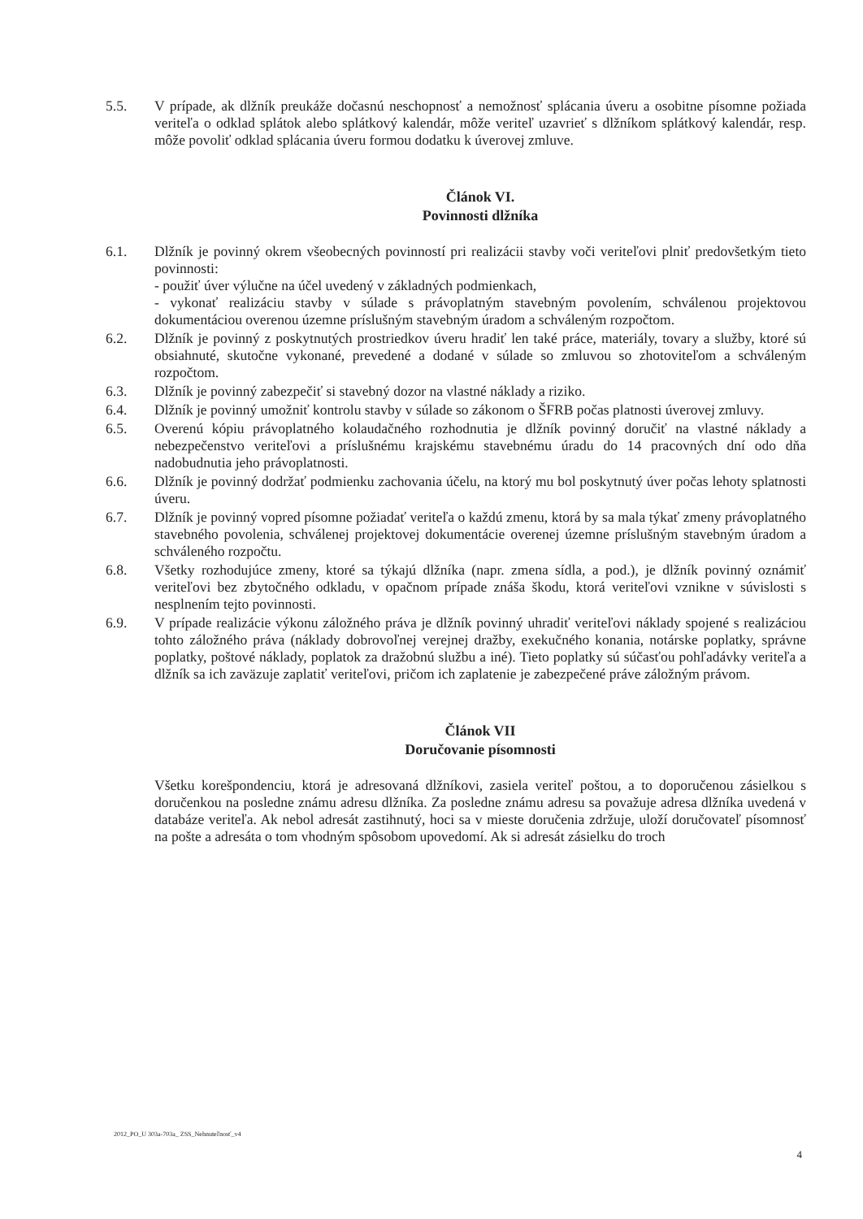5.5. V prípade, ak dlžník preukáže dočasnú neschopnosť a nemožnosť splácania úveru a osobitne písomne požiada veriteľa o odklad splátok alebo splátkový kalendár, môže veriteľ uzavrieť s dlžníkom splátkový kalendár, resp. môže povoliť odklad splácania úveru formou dodatku k úverovej zmluve.
Článok VI.
Povinnosti dlžníka
6.1. Dlžník je povinný okrem všeobecných povinností pri realizácii stavby voči veriteľovi plniť predovšetkým tieto povinnosti:
- použiť úver výlučne na účel uvedený v základných podmienkach,
- vykonať realizáciu stavby v súlade s právoplatným stavebným povolením, schválenou projektovou dokumentáciou overenou územne príslušným stavebným úradom a schváleným rozpočtom.
6.2. Dlžník je povinný z poskytnutých prostriedkov úveru hradiť len také práce, materiály, tovary a služby, ktoré sú obsiahnuté, skutočne vykonané, prevedené a dodané v súlade so zmluvou so zhotoviteľom a schváleným rozpočtom.
6.3. Dlžník je povinný zabezpečiť si stavebný dozor na vlastné náklady a riziko.
6.4. Dlžník je povinný umožniť kontrolu stavby v súlade so zákonom o ŠFRB počas platnosti úverovej zmluvy.
6.5. Overenú kópiu právoplatného kolaudačného rozhodnutia je dlžník povinný doručiť na vlastné náklady a nebezpečenstvo veriteľovi a príslušnému krajskému stavebnému úradu do 14 pracovných dní odo dňa nadobudnutia jeho právoplatnosti.
6.6. Dlžník je povinný dodržať podmienku zachovania účelu, na ktorý mu bol poskytnutý úver počas lehoty splatnosti úveru.
6.7. Dlžník je povinný vopred písomne požiadať veriteľa o každú zmenu, ktorá by sa mala týkať zmeny právoplatného stavebného povolenia, schválenej projektovej dokumentácie overenej územne príslušným stavebným úradom a schváleného rozpočtu.
6.8. Všetky rozhodujúce zmeny, ktoré sa týkajú dlžníka (napr. zmena sídla, a pod.), je dlžník povinný oznámiť veriteľovi bez zbytočného odkladu, v opačnom prípade znáša škodu, ktorá veriteľovi vznikne v súvislosti s nesplnením tejto povinnosti.
6.9. V prípade realizácie výkonu záložného práva je dlžník povinný uhradiť veriteľovi náklady spojené s realizáciou tohto záložného práva (náklady dobrovoľnej verejnej dražby, exekučného konania, notárske poplatky, správne poplatky, poštové náklady, poplatok za dražobnú službu a iné). Tieto poplatky sú súčasťou pohľadávky veriteľa a dlžník sa ich zaväzuje zaplatiť veriteľovi, pričom ich zaplatenie je zabezpečené práve záložným právom.
Článok VII
Doručovanie písomnosti
Všetku korešpondenciu, ktorá je adresovaná dlžníkovi, zasiela veriteľ poštou, a to doporučenou zásielkou s doručenkou na posledne známu adresu dlžníka. Za posledne známu adresu sa považuje adresa dlžníka uvedená v databáze veriteľa. Ak nebol adresát zastihnutý, hoci sa v mieste doručenia zdržuje, uloží doručovateľ písomnosť na pošte a adresáta o tom vhodným spôsobom upovedomí. Ak si adresát zásielku do troch
2012_PO_U 303a-703a_ ZSS_Nehnuteľnosť_v4
4